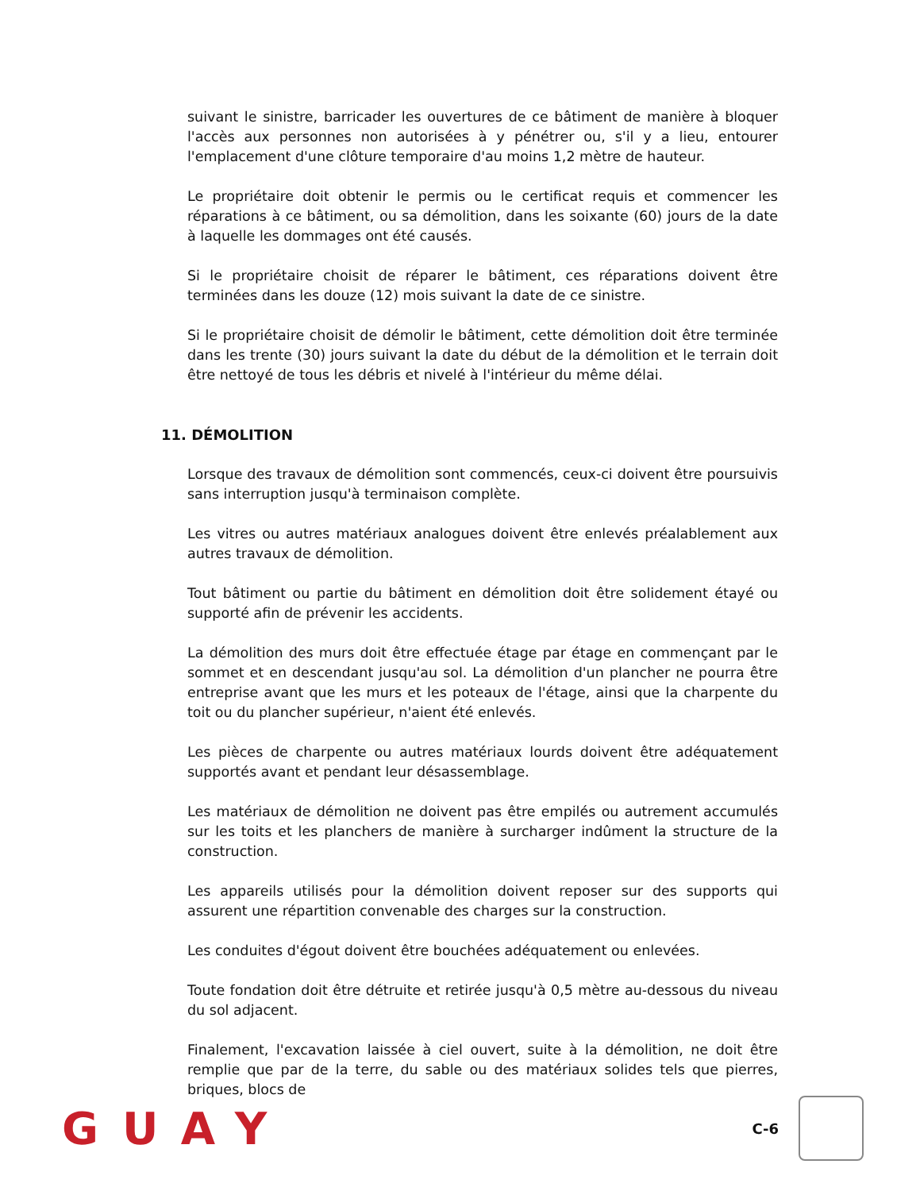suivant le sinistre, barricader les ouvertures de ce bâtiment de manière à bloquer l'accès aux personnes non autorisées à y pénétrer ou, s'il y a lieu, entourer l'emplacement d'une clôture temporaire d'au moins 1,2 mètre de hauteur.
Le propriétaire doit obtenir le permis ou le certificat requis et commencer les réparations à ce bâtiment, ou sa démolition, dans les soixante (60) jours de la date à laquelle les dommages ont été causés.
Si le propriétaire choisit de réparer le bâtiment, ces réparations doivent être terminées dans les douze (12) mois suivant la date de ce sinistre.
Si le propriétaire choisit de démolir le bâtiment, cette démolition doit être terminée dans les trente (30) jours suivant la date du début de la démolition et le terrain doit être nettoyé de tous les débris et nivelé à l'intérieur du même délai.
11. DÉMOLITION
Lorsque des travaux de démolition sont commencés, ceux-ci doivent être poursuivis sans interruption jusqu'à terminaison complète.
Les vitres ou autres matériaux analogues doivent être enlevés préalablement aux autres travaux de démolition.
Tout bâtiment ou partie du bâtiment en démolition doit être solidement étayé ou supporté afin de prévenir les accidents.
La démolition des murs doit être effectuée étage par étage en commençant par le sommet et en descendant jusqu'au sol. La démolition d'un plancher ne pourra être entreprise avant que les murs et les poteaux de l'étage, ainsi que la charpente du toit ou du plancher supérieur, n'aient été enlevés.
Les pièces de charpente ou autres matériaux lourds doivent être adéquatement supportés avant et pendant leur désassemblage.
Les matériaux de démolition ne doivent pas être empilés ou autrement accumulés sur les toits et les planchers de manière à surcharger indûment la structure de la construction.
Les appareils utilisés pour la démolition doivent reposer sur des supports qui assurent une répartition convenable des charges sur la construction.
Les conduites d'égout doivent être bouchées adéquatement ou enlevées.
Toute fondation doit être détruite et retirée jusqu'à 0,5 mètre au-dessous du niveau du sol adjacent.
Finalement, l'excavation laissée à ciel ouvert, suite à la démolition, ne doit être remplie que par de la terre, du sable ou des matériaux solides tels que pierres, briques, blocs de
GUAY
C-6